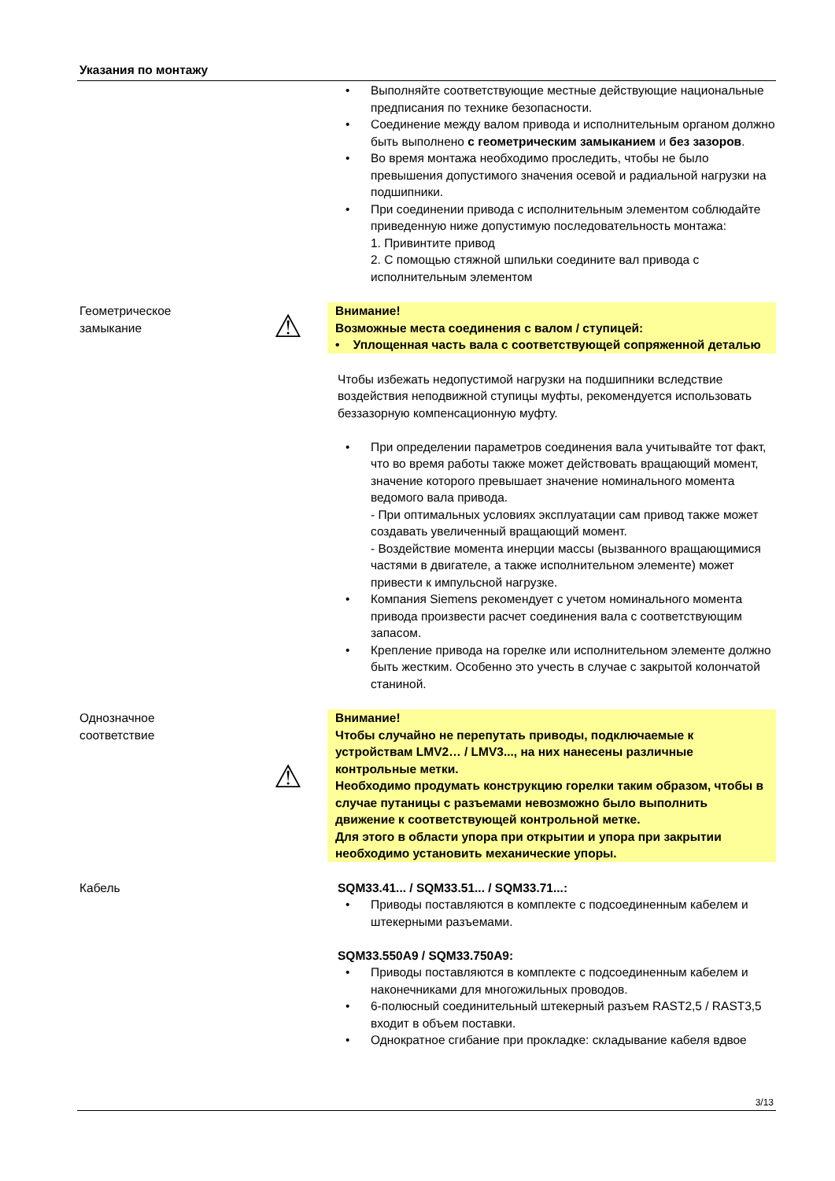Указания по монтажу
• Выполняйте соответствующие местные действующие национальные предписания по технике безопасности.
• Соединение между валом привода и исполнительным органом должно быть выполнено с геометрическим замыканием и без зазоров.
• Во время монтажа необходимо проследить, чтобы не было превышения допустимого значения осевой и радиальной нагрузки на подшипники.
• При соединении привода с исполнительным элементом соблюдайте приведенную ниже допустимую последовательность монтажа:
1. Привинтите привод
2. С помощью стяжной шпильки соедините вал привода с исполнительным элементом
Геометрическое
замыкание
⚠
Внимание!
Возможные места соединения с валом / ступицей:
• Уплощенная часть вала с соответствующей сопряженной деталью
Чтобы избежать недопустимой нагрузки на подшипники вследствие воздействия неподвижной ступицы муфты, рекомендуется использовать беззазорную компенсационную муфту.
• При определении параметров соединения вала учитывайте тот факт, что во время работы также может действовать вращающий момент, значение которого превышает значение номинального момента ведомого вала привода.
- При оптимальных условиях эксплуатации сам привод также может создавать увеличенный вращающий момент.
- Воздействие момента инерции массы (вызванного вращающимися частями в двигателе, а также исполнительном элементе) может привести к импульсной нагрузке.
• Компания Siemens рекомендует с учетом номинального момента привода произвести расчет соединения вала с соответствующим запасом.
• Крепление привода на горелке или исполнительном элементе должно быть жестким. Особенно это учесть в случае с закрытой колончатой станиной.
Однозначное
соответствие
⚠
Внимание!
Чтобы случайно не перепутать приводы, подключаемые к устройствам LMV2… / LMV3..., на них нанесены различные контрольные метки.
Необходимо продумать конструкцию горелки таким образом, чтобы в случае путаницы с разъемами невозможно было выполнить движение к соответствующей контрольной метке.
Для этого в области упора при открытии и упора при закрытии необходимо установить механические упоры.
Кабель SQM33.41... / SQM33.51... / SQM33.71...:
• Приводы поставляются в комплекте с подсоединенным кабелем и штекерными разъемами.
SQM33.550A9 / SQM33.750A9:
• Приводы поставляются в комплекте с подсоединенным кабелем и наконечниками для многожильных проводов.
• 6-полюсный соединительный штекерный разъем RAST2,5 / RAST3,5 входит в объем поставки.
• Однократное сгибание при прокладке: складывание кабеля вдвое
3/13